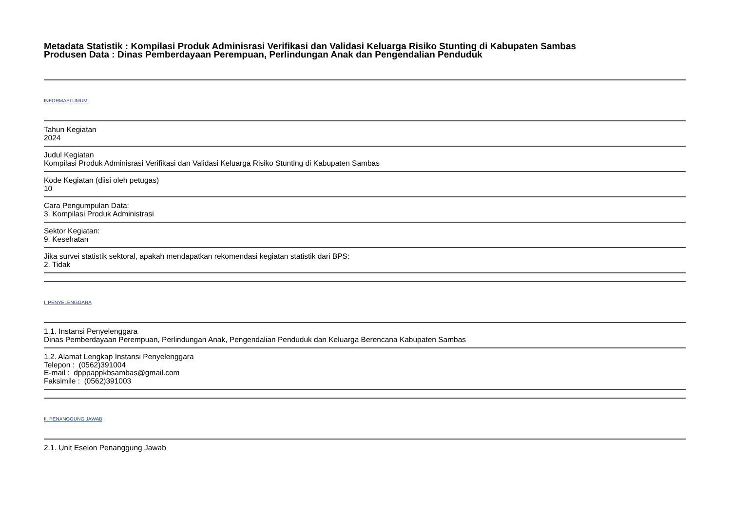Metadata Statistik : Kompilasi Produk Adminisrasi Verifikasi dan Validasi Keluarga Risiko Stunting di Kabupaten Sambas
Produsen Data : Dinas Pemberdayaan Perempuan, Perlindungan Anak dan Pengendalian Penduduk
INFORMASI UMUM
Tahun Kegiatan
2024
Judul Kegiatan
Kompilasi Produk Adminisrasi Verifikasi dan Validasi Keluarga Risiko Stunting di Kabupaten Sambas
Kode Kegiatan (diisi oleh petugas)
10
Cara Pengumpulan Data:
3. Kompilasi Produk Administrasi
Sektor Kegiatan:
9. Kesehatan
Jika survei statistik sektoral, apakah mendapatkan rekomendasi kegiatan statistik dari BPS:
2. Tidak
I. PENYELENGGARA
1.1. Instansi Penyelenggara
Dinas Pemberdayaan Perempuan, Perlindungan Anak, Pengendalian Penduduk dan Keluarga Berencana Kabupaten Sambas
1.2. Alamat Lengkap Instansi Penyelenggara
Telepon : (0562)391004
E-mail : dpppappkbsambas@gmail.com
Faksimile : (0562)391003
II. PENANGGUNG JAWAB
2.1. Unit Eselon Penanggung Jawab